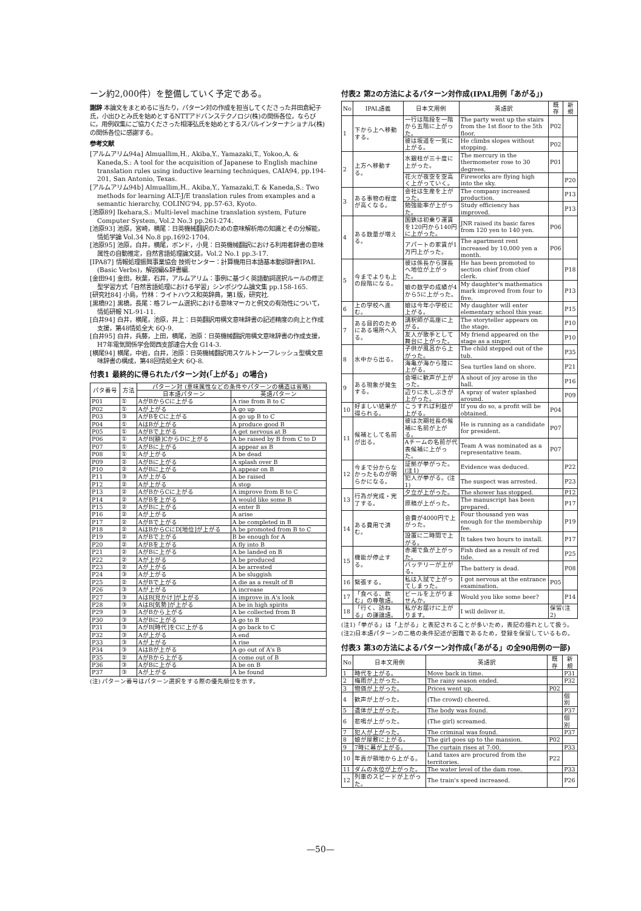ーン約2,000件）を整備していく予定である。
謝辞 本論文をまとめるに当たり，パターン対の作成を担当してくださった井田倉紀子氏，小出ひとみ氏を始めとするNTTアドバンステクノロジ(株)の関係各位，ならびに，用例収集にご協力くださった相澤弘氏を始めとするスパルインターナショナル(株)の関係各位に感謝する。
参考文献
[アルムアリム94a] Almuallim,H., Akiba,Y., Yamazaki,T., Yokoo,A. & Kaneda,S.: A tool for the acquisition of Japanese to English machine translation rules using inductive learning techniques, CAIA94, pp.194-201, San Antonio, Texas.
[アルムアリム94b] Almuallim,H., Akiba,Y., Yamazaki,T. & Kaneda,S.: Two methods for learning ALT-J/E translation rules from examples and a semantic hierarchy, COLING'94, pp.57-63, Kyoto.
[池原89] Ikehara,S.: Multi-level machine translation system, Future Computer System, Vol.2 No.3 pp.261-274.
[池原93] 池原，宮崎，横尾：日英機械翻訳のための意味解析用の知識とその分解能，情処学論 Vol.34 No.8 pp.1692-1704.
[池原95] 池原，白井，横尾，ボンド，小見：日英機械翻訳における利用者辞書の意味属性の自動推定，自然言語処理論文誌，Vol.2 No.1 pp.3-17.
[IPA87] 情報処理振興事業協会 技術センター：計算機用日本語基本動詞辞書IPAL (Basic Verbs)，解説編&辞書編.
[金田94] 金田，秋葉，石井，アルムアリム：事例に基づく英語動詞選択ルールの修正型学習方式「自然言語処理における学習」シンポジウム論文集 pp.158-165.
[研究社84] 小島，竹林：ライトハウス和英辞典，第1版，研究社.
[黒橋92] 黒橋，長尾：格フレーム選択における意味マーカと例文の有効性について，情処研報 NL-91-11.
[白井94] 白井，横尾，池原，井上：日英翻訳用構文意味辞書の記述精度の向上と作成支援，第48情処全大 6Q-9.
[白井95] 白井，兵藤，上田，横尾，池原：日英機械翻訳用構文意味辞書の作成支援，H7年電気関係学会関西支部連合大会 G14-3.
[横尾94] 横尾，中岩，白井，池原：日英機械翻訳用スケルトンーフレッシュ型構文意味辞書の構成，第48回情処全大 6Q-8.
付表1 最終的に得られたパターン対(「上がる」の場合)
| パタ番号 | 方法 | パターン対 (意味属性などの条件やパターンの構造は省略) | |
| --- | --- | --- | --- |
| | | 日本語パターン | 英語パターン |
| P01 | ① | AがBからCに上がる | A rise from B to C |
| P02 | ① | Aが上がる | A go up |
| P03 | ③ | AがBをCに上がる | A go up B to C |
| P04 | ① | AはBが上がる | A produce good B |
| P05 | ① | AがBで上がる | A get nervous at B |
| P06 | ① | AがB[額]CからDに上がる | A be raised by B from C to D |
| P07 | ① | AがBに上がる | A appear as B |
| P08 | ① | Aが上がる | A be dead |
| P09 | ② | AがBに上がる | A splash over B |
| P10 | ② | AがBに上がる | A appear on B |
| P11 | ③ | Aが上がる | A be raised |
| P12 | ② | Aが上がる | A stop |
| P13 | ② | AがBからCに上がる | A improve from B to C |
| P14 | ② | AがBを上がる | A would like some B |
| P15 | ② | AがBに上がる | A enter B |
| P16 | ② | Aが上がる | A arise |
| P17 | ② | AがBで上がる | A be completed in B |
| P18 | ② | AはBからCにD[地位]が上がる | A be promoted from B to C |
| P19 | ② | AがBで上がる | B be enough for A |
| P20 | ② | AがBを上がる | A fly into B |
| P21 | ② | AがBに上がる | A be landed on B |
| P22 | ② | Aが上がる | A be produced |
| P23 | ② | Aが上がる | A be arrested |
| P24 | ③ | Aが上がる | A be sluggish |
| P25 | ② | AがBで上がる | A die as a result of B |
| P26 | ③ | Aが上がる | A increase |
| P27 | ③ | AはB[見かけ]が上がる | A improve in A's look |
| P28 | ③ | AはB[気勢]が上がる | A be in high spirits |
| P29 | ③ | AがBから上がる | A be collected from B |
| P30 | ③ | AがBに上がる | A go to B |
| P31 | ③ | AがB[時代]をCに上がる | A go back to C |
| P32 | ③ | Aが上がる | A end |
| P33 | ③ | Aが上がる | A rise |
| P34 | ③ | AはBが上がる | A go out of A's B |
| P35 | ② | AがBから上がる | A come out of B |
| P36 | ③ | AがBに上がる | A be on B |
| P37 | ③ | Aが上がる | A be found |
(注) パターン番号はパターン選択をする際の優先順位を示す。
付表2 第2の方法によるパターン対作成(IPAL用例「あがる」)
| No | IPAL語義 | 日本文用例 | 英語訳 | 既存 | 新規 |
| --- | --- | --- | --- | --- | --- |
| 1 | 下から上へ移動する。 | 一行は階段を一階から五階に上がった。 | The party went up the stairs from the 1st floor to the 5th floor. | P02 | |
| | | 彼は坂道を一気に上がる。 | He climbs slopes without stopping. | P02 | |
| 2 | 上方へ移動する。 | 水銀柱が三十度に上がった。 | The mercury in the thermometer rose to 30 degrees. | P01 | |
| | | 花火が夜空を空高く上がっていく。 | Fireworks are flying high into the sky. | | P20 |
| 3 | ある事物の程度が高くなる。 | 会社は生産を上がった。 | The company increased production. | | P13 |
| | | 勉強能率が上がった。 | Study efficiency has improved. | | P13 |
| 4 | ある数量が増える。 | 国鉄は初乗り運賃を120円から140円に上がった。 | JNR raised its basic fares from 120 yen to 140 yen. | P06 | |
| | | アパートの家賃が1万円上がった。 | The apartment rent increased by 10,000 yen a month. | P06 | |
| 5 | 今までよりも上の段階になる。 | 彼は係長から課長へ地位が上がった。 | He has been promoted to section chief from chief clerk. | | P18 |
| | | 娘の数学の成績が4から5に上がった。 | My daughter's mathematics mark improved from four to five. | | P13 |
| 6 | 上の学校へ進む。 | 娘は今年小学校に上がる。 | My daughter will enter elementary school this year. | | P15 |
| 7 | ある目的のためにある場所へ入る。 | 講釈師が高座に上がる。 | The storyteller appears on the stage. | | P10 |
| | | 友人が歌手として舞台に上がった。 | My friend appeared on the stage as a singer. | | P10 |
| 8 | 水中から出る。 | 子供が風呂から上がった。 | The child stepped out of the tub. | | P35 |
| | | 海亀が海から陸に上がる。 | Sea turtles land on shore. | | P21 |
| 9 | ある現象が発生する。 | 会場に歓声が上がった。 | A shout of joy arose in the hall. | | P16 |
| | | 辺りに水しぶきが上がった。 | A spray of water splashed around. | | P09 |
| 10 | 好ましい結果が得られる。 | こうすれば利益が上がる。 | If you do so, a profit will be obtained. | P04 | |
| 11 | 候補として名前が出る。 | 彼は次期社長の候補に名前が上がる。 | He is running as a candidate for president. | P07 | |
| | | Aチームの名前が代表候補に上がった。 | Team A was nominated as a representative team. | P07 | |
| 12 | 今まで分からなかったものが明らかになる。 | 証拠が挙がった。(注1) | Evidence was deduced. | | P22 |
| | | 犯人が挙がる。(注1) | The suspect was arrested. | | P23 |
| 13 | 行為が完成・完了する。 | 夕立が上がった。 | The shower has stopped. | | P12 |
| | | 原稿が上がった。 | The manuscript has been prepared. | | P17 |
| 14 | ある費用で済む。 | 会費が4000円で上がった。 | Four thousand yen was enough for the membership fee. | | P19 |
| | | 設置に二時間で上がる。 | It takes two hours to install. | | P17 |
| 15 | 機能が停止する。 | 赤潮で魚が上がった。 | Fish died as a result of red tide. | | P25 |
| | | バッテリーが上がる。 | The battery is dead. | | P08 |
| 16 | 緊張する。 | 私は入試で上がってしまった。 | I got nervous at the entrance examination. | P05 | |
| 17 | 「食べる、飲む」の尊敬語。 | ビールを上がりませんか。 | Would you like some beer? | | P14 |
| 18 | 「行く、訪ねる」の謙譲語。 | 私がお届けに上がります。 | I will deliver it. | 保留(注2) | |
(注1)「挙がる」は「上がる」と表記されることが多いため，表記の揺れとして扱う。
(注2)日本語パターンの二格の条件記述が困難であるため，登録を保留しているもの。
付表3 第3の方法によるパターン対作成(「あがる」の全90用例の一部)
| No | 日本文用例 | 英語訳 | 既存 | 新規 |
| --- | --- | --- | --- | --- |
| 1 | 時代を上がる。 | Move back in time. | | P31 |
| 2 | 梅雨が上がった。 | The rainy season ended. | | P32 |
| 3 | 物価が上がった。 | Prices went up. | P02 | |
| 4 | 歓声が上がった。 | (The crowd) cheered. | | 個別 |
| 5 | 遺体が上がった。 | The body was found. | | P37 |
| 6 | 悲鳴が上がった。 | (The girl) screamed. | | 個別 |
| 7 | 犯人が上がった。 | The criminal was found. | | P37 |
| 8 | 娘が屋敷に上がる。 | The girl goes up to the mansion. | P02 | |
| 9 | 7時に幕が上がる。 | The curtain rises at 7:00. | | P33 |
| 10 | 年貢が領地から上がる。 | Land taxes are procured from the territories. | P22 | |
| 11 | ダムの水位が上がった。 | The water level of the dam rose. | | P33 |
| 12 | 列車のスピードが上がった。 | The train's speed increased. | | P26 |
—50—